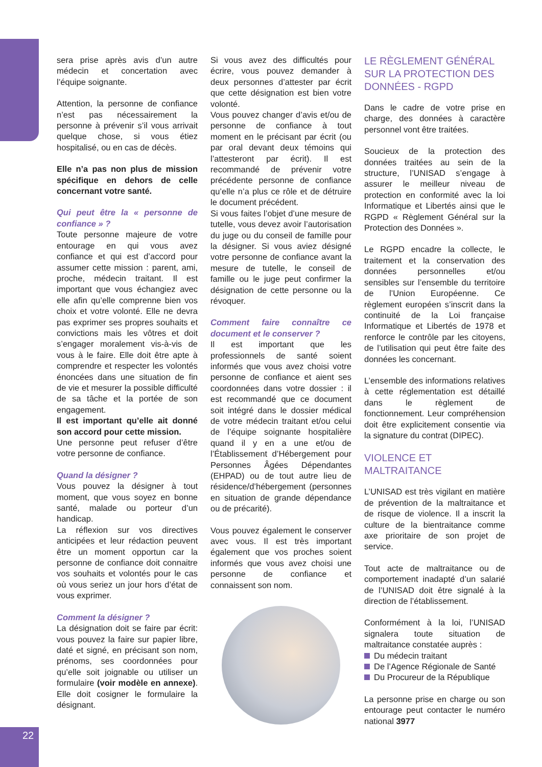sera prise après avis d’un autre médecin et concertation avec l’équipe soignante.
Attention, la personne de confiance n’est pas nécessairement la personne à prévenir s’il vous arrivait quelque chose, si vous étiez hospitalisé, ou en cas de décès.
Elle n’a pas non plus de mission spécifique en dehors de celle concernant votre santé.
Qui peut être la « personne de confiance » ?
Toute personne majeure de votre entourage en qui vous avez confiance et qui est d’accord pour assumer cette mission : parent, ami, proche, médecin traitant. Il est important que vous échangiez avec elle afin qu’elle comprenne bien vos choix et votre volonté. Elle ne devra pas exprimer ses propres souhaits et convictions mais les vôtres et doit s’engager moralement vis-à-vis de vous à le faire. Elle doit être apte à comprendre et respecter les volontés énoncées dans une situation de fin de vie et mesurer la possible difficulté de sa tâche et la portée de son engagement.
Il est important qu’elle ait donné son accord pour cette mission.
Une personne peut refuser d’être votre personne de confiance.
Quand la désigner ?
Vous pouvez la désigner à tout moment, que vous soyez en bonne santé, malade ou porteur d’un handicap.
La réflexion sur vos directives anticipées et leur rédaction peuvent être un moment opportun car la personne de confiance doit connaitre vos souhaits et volontés pour le cas où vous seriez un jour hors d’état de vous exprimer.
Comment la désigner ?
La désignation doit se faire par écrit: vous pouvez la faire sur papier libre, daté et signé, en précisant son nom, prénoms, ses coordonnées pour qu’elle soit joignable ou utiliser un formulaire (voir modèle en annexe). Elle doit cosigner le formulaire la désignant.
Si vous avez des difficultés pour écrire, vous pouvez demander à deux personnes d’attester par écrit que cette désignation est bien votre volonté.
Vous pouvez changer d’avis et/ou de personne de confiance à tout moment en le précisant par écrit (ou par oral devant deux témoins qui l’attesteront par écrit). Il est recommandé de prévenir votre précédente personne de confiance qu’elle n’a plus ce rôle et de détruire le document précédent.
Si vous faites l’objet d’une mesure de tutelle, vous devez avoir l’autorisation du juge ou du conseil de famille pour la désigner. Si vous aviez désigné votre personne de confiance avant la mesure de tutelle, le conseil de famille ou le juge peut confirmer la désignation de cette personne ou la révoquer.
Comment faire connaître ce document et le conserver ?
Il est important que les professionnels de santé soient informés que vous avez choisi votre personne de confiance et aient ses coordonnées dans votre dossier : il est recommandé que ce document soit intégré dans le dossier médical de votre médecin traitant et/ou celui de l’équipe soignante hospitalière quand il y en a une et/ou de l’Établissement d’Hébergement pour Personnes Âgées Dépendantes (EHPAD) ou de tout autre lieu de résidence/d’hébergement (personnes en situation de grande dépendance ou de précarité).
Vous pouvez également le conserver avec vous. Il est très important également que vos proches soient informés que vous avez choisi une personne de confiance et connaissent son nom.
LE RÈGLEMENT GÉNÉRAL SUR LA PROTECTION DES DONNÉES - RGPD
Dans le cadre de votre prise en charge, des données à caractère personnel vont être traitées.
Soucieux de la protection des données traitées au sein de la structure, l’UNISAD s’engage à assurer le meilleur niveau de protection en conformité avec la loi Informatique et Libertés ainsi que le RGPD « Règlement Général sur la Protection des Données ».
Le RGPD encadre la collecte, le traitement et la conservation des données personnelles et/ou sensibles sur l’ensemble du territoire de l’Union Européenne. Ce règlement européen s’inscrit dans la continuité de la Loi française Informatique et Libertés de 1978 et renforce le contrôle par les citoyens, de l’utilisation qui peut être faite des données les concernant.
L’ensemble des informations relatives à cette réglementation est détaillé dans le règlement de fonctionnement. Leur compréhension doit être explicitement consentie via la signature du contrat (DIPEC).
VIOLENCE ET MALTRAITANCE
L’UNISAD est très vigilant en matière de prévention de la maltraitance et de risque de violence. Il a inscrit la culture de la bientraitance comme axe prioritaire de son projet de service.
Tout acte de maltraitance ou de comportement inadapté d’un salarié de l’UNISAD doit être signalé à la direction de l’établissement.
Conformément à la loi, l’UNISAD signalera toute situation de maltraitance constatée auprès :
Du médecin traitant
De l’Agence Régionale de Santé
Du Procureur de la République
La personne prise en charge ou son entourage peut contacter le numéro national 3977
22